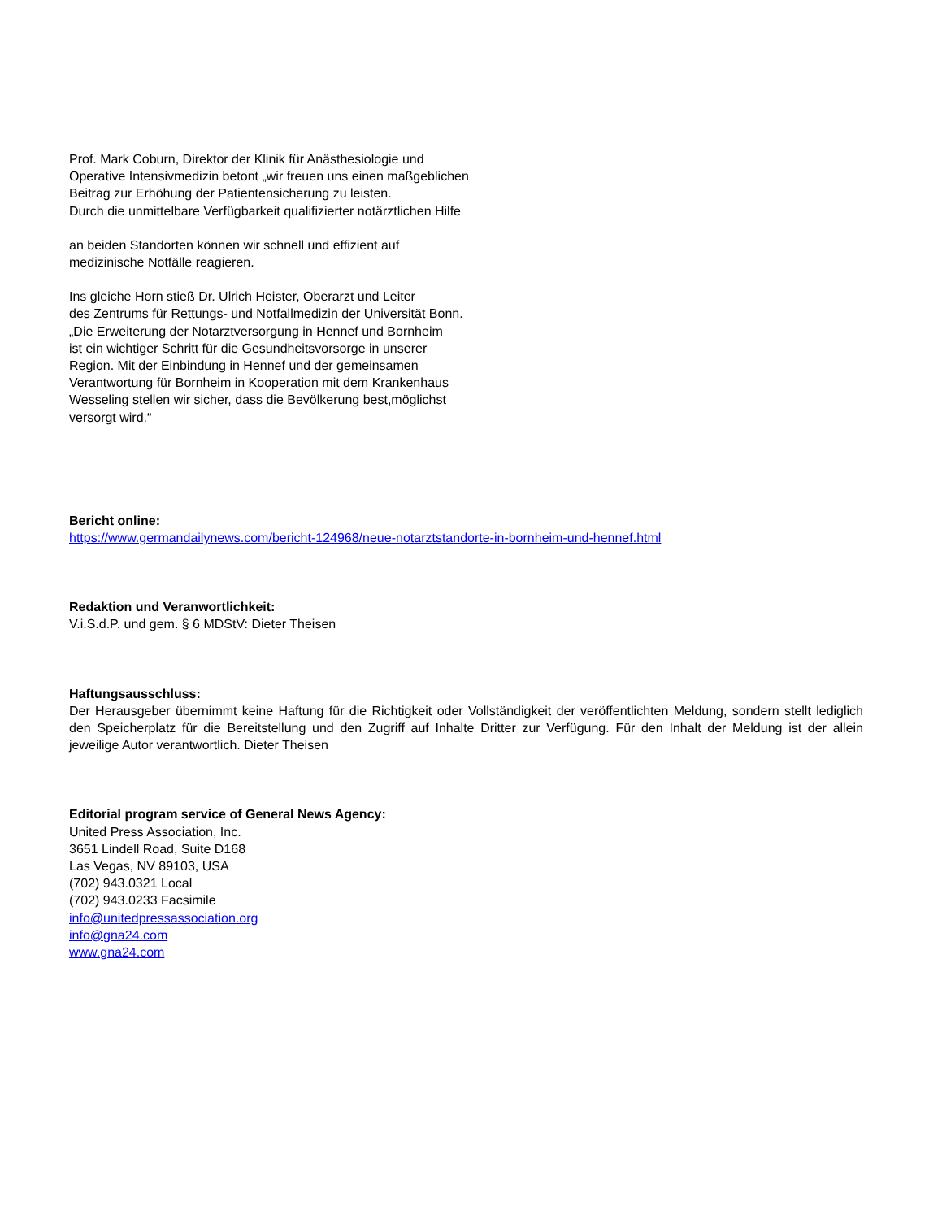Prof. Mark Coburn, Direktor der Klinik für Anästhesiologie und
Operative Intensivmedizin betont „wir freuen uns einen maßgeblichen
Beitrag zur Erhöhung der Patientensicherung zu leisten.
Durch die unmittelbare Verfügbarkeit qualifizierter notärztlichen Hilfe
an beiden Standorten können wir schnell und effizient auf
medizinische Notfälle reagieren.
Ins gleiche Horn stieß Dr. Ulrich Heister, Oberarzt und Leiter
des Zentrums für Rettungs- und Notfallmedizin der Universität Bonn.
„Die Erweiterung der Notarztversorgung in Hennef und Bornheim
ist ein wichtiger Schritt für die Gesundheitsvorsorge in unserer
Region. Mit der Einbindung in Hennef und der gemeinsamen
Verantwortung für Bornheim in Kooperation mit dem Krankenhaus
Wesseling stellen wir sicher, dass die Bevölkerung best,möglichst
versorgt wird.“
Bericht online:
https://www.germandailynews.com/bericht-124968/neue-notarztstandorte-in-bornheim-und-hennef.html
Redaktion und Veranwortlichkeit:
V.i.S.d.P. und gem. § 6 MDStV: Dieter Theisen
Haftungsausschluss:
Der Herausgeber übernimmt keine Haftung für die Richtigkeit oder Vollständigkeit der veröffentlichten Meldung, sondern stellt lediglich den Speicherplatz für die Bereitstellung und den Zugriff auf Inhalte Dritter zur Verfügung. Für den Inhalt der Meldung ist der allein jeweilige Autor verantwortlich. Dieter Theisen
Editorial program service of General News Agency:
United Press Association, Inc.
3651 Lindell Road, Suite D168
Las Vegas, NV 89103, USA
(702) 943.0321 Local
(702) 943.0233 Facsimile
info@unitedpressassociation.org
info@gna24.com
www.gna24.com